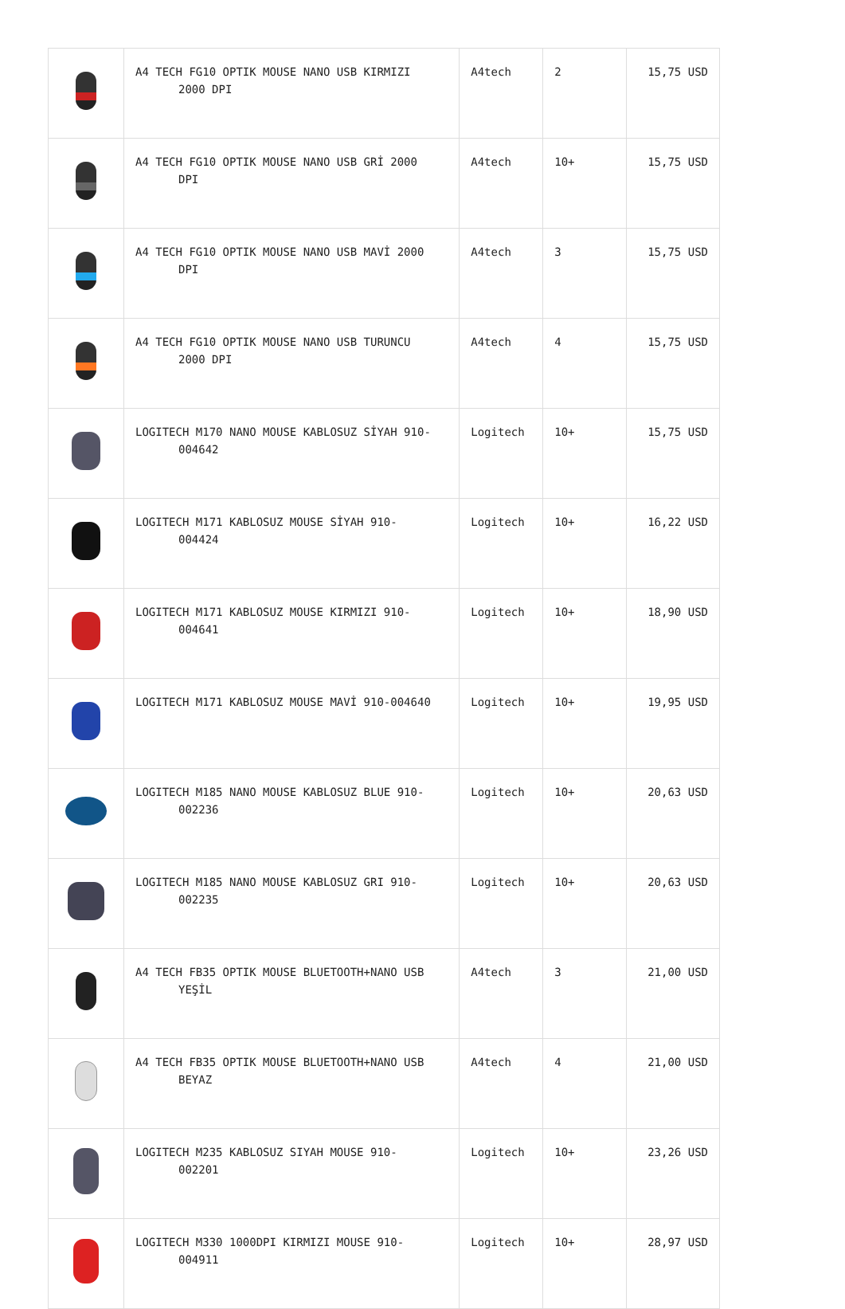| | A4 TECH FG10 OPTIK MOUSE NANO USB KIRMIZI 2000 DPI | A4tech | 2 | 15,75 USD |
| | A4 TECH FG10 OPTIK MOUSE NANO USB GRİ 2000 DPI | A4tech | 10+ | 15,75 USD |
| | A4 TECH FG10 OPTIK MOUSE NANO USB MAVİ 2000 DPI | A4tech | 3 | 15,75 USD |
| | A4 TECH FG10 OPTIK MOUSE NANO USB TURUNCU 2000 DPI | A4tech | 4 | 15,75 USD |
| | LOGITECH M170 NANO MOUSE KABLOSUZ SİYAH 910- 004642 | Logitech | 10+ | 15,75 USD |
| | LOGITECH M171 KABLOSUZ MOUSE SİYAH 910- 004424 | Logitech | 10+ | 16,22 USD |
| | LOGITECH M171 KABLOSUZ MOUSE KIRMIZI 910- 004641 | Logitech | 10+ | 18,90 USD |
| | LOGITECH M171 KABLOSUZ MOUSE MAVİ 910-004640 | Logitech | 10+ | 19,95 USD |
| | LOGITECH M185 NANO MOUSE KABLOSUZ BLUE 910- 002236 | Logitech | 10+ | 20,63 USD |
| | LOGITECH M185 NANO MOUSE KABLOSUZ GRI 910- 002235 | Logitech | 10+ | 20,63 USD |
| | A4 TECH FB35 OPTIK MOUSE BLUETOOTH+NANO USB YEŞİL | A4tech | 3 | 21,00 USD |
| | A4 TECH FB35 OPTIK MOUSE BLUETOOTH+NANO USB BEYAZ | A4tech | 4 | 21,00 USD |
| | LOGITECH M235 KABLOSUZ SIYAH MOUSE 910- 002201 | Logitech | 10+ | 23,26 USD |
| | LOGITECH M330 1000DPI KIRMIZI MOUSE 910- 004911 | Logitech | 10+ | 28,97 USD |